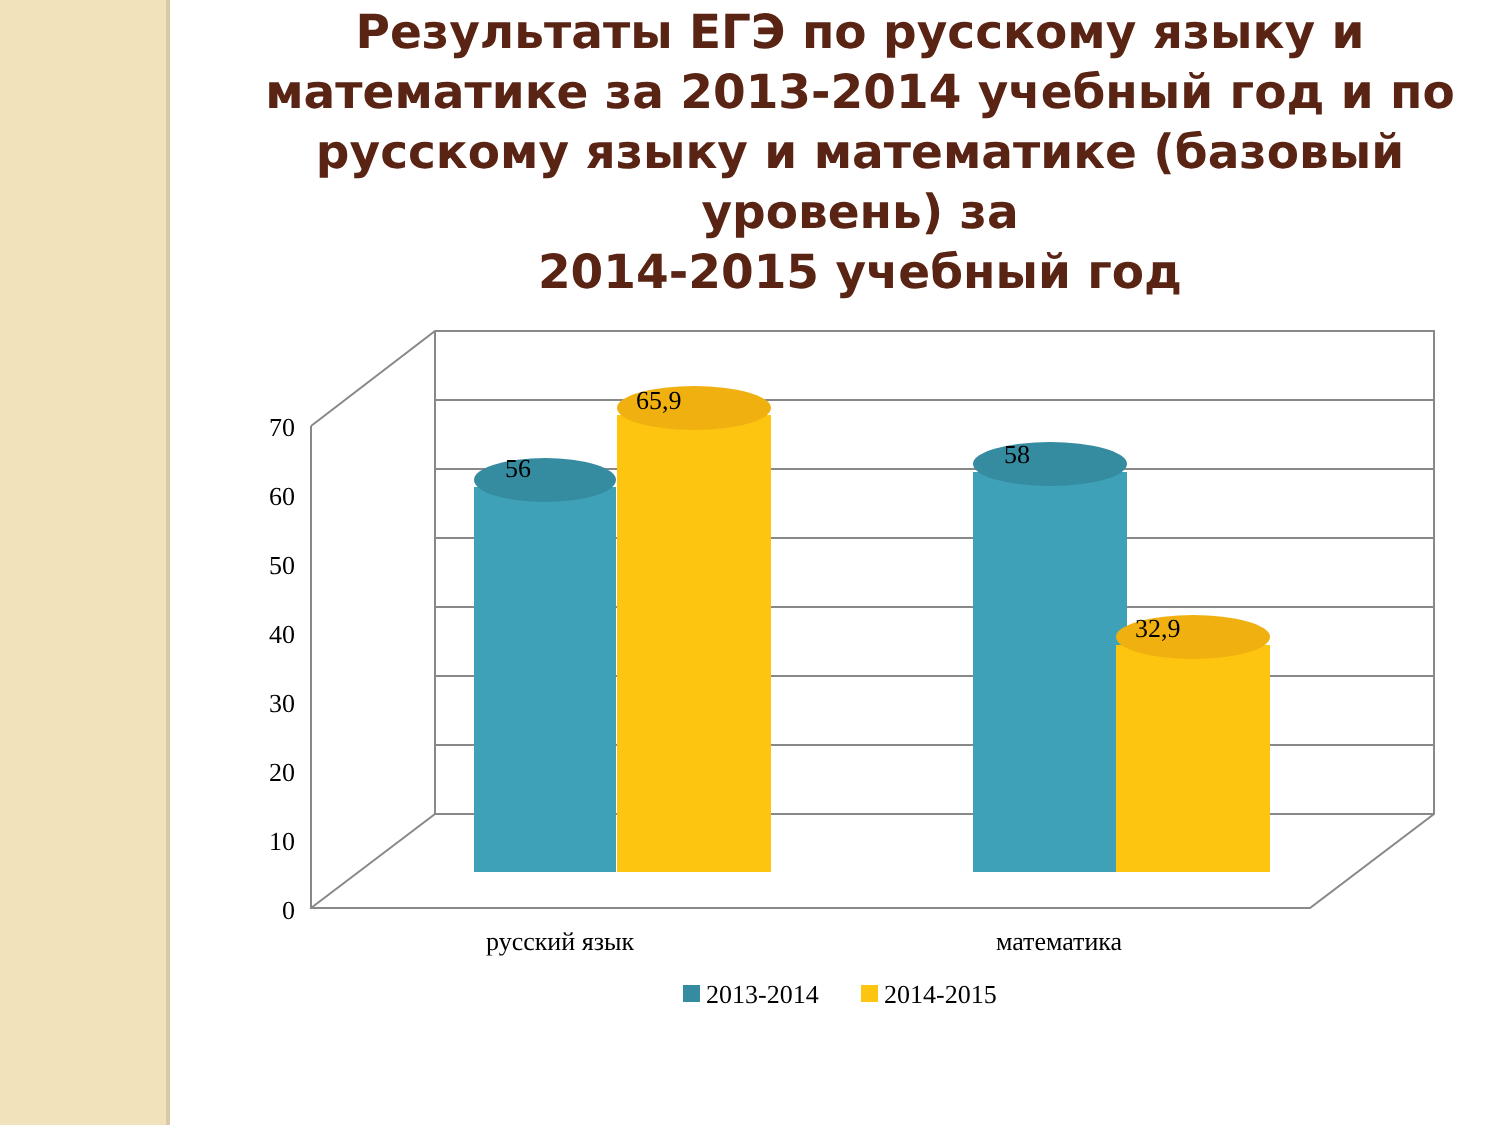Результаты ЕГЭ по русскому языку и математике за 2013-2014 учебный год и по русскому языку и математике (базовый уровень) за
2014-2015 учебный год
70
60
50
40
30
20
10
0
56
65,9
58
32,9
русский язык
математика
2013-2014
2014-2015